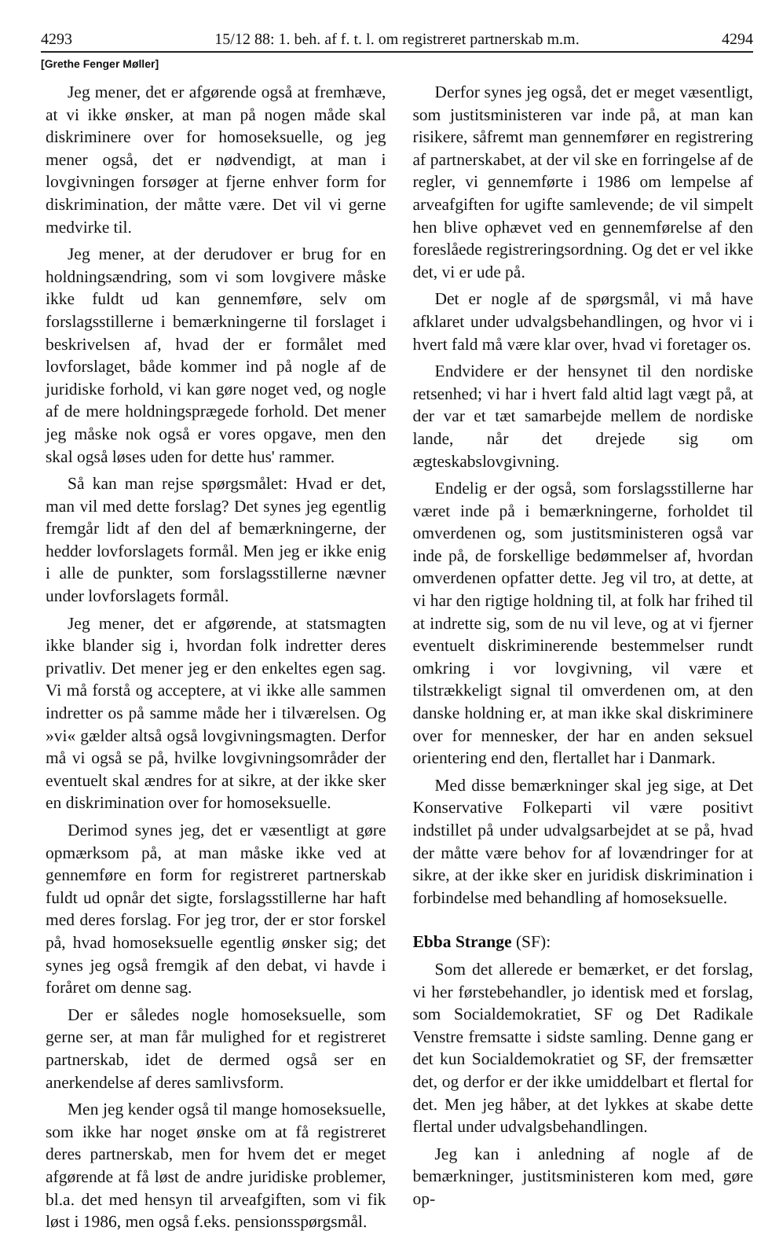4293 15/12 88: 1. beh. af f. t. l. om registreret partnerskab m.m. 4294
[Grethe Fenger Møller]
Jeg mener, det er afgørende også at fremhæve, at vi ikke ønsker, at man på nogen måde skal diskriminere over for homoseksuelle, og jeg mener også, det er nødvendigt, at man i lovgivningen forsøger at fjerne enhver form for diskrimination, der måtte være. Det vil vi gerne medvirke til.
Jeg mener, at der derudover er brug for en holdningsændring, som vi som lovgivere måske ikke fuldt ud kan gennemføre, selv om forslagsstillerne i bemærkningerne til forslaget i beskrivelsen af, hvad der er formålet med lovforslaget, både kommer ind på nogle af de juridiske forhold, vi kan gøre noget ved, og nogle af de mere holdningsprægede forhold. Det mener jeg måske nok også er vores opgave, men den skal også løses uden for dette hus' rammer.
Så kan man rejse spørgsmålet: Hvad er det, man vil med dette forslag? Det synes jeg egentlig fremgår lidt af den del af bemærkningerne, der hedder lovforslagets formål. Men jeg er ikke enig i alle de punkter, som forslagsstillerne nævner under lovforslagets formål.
Jeg mener, det er afgørende, at statsmagten ikke blander sig i, hvordan folk indretter deres privatliv. Det mener jeg er den enkeltes egen sag. Vi må forstå og acceptere, at vi ikke alle sammen indretter os på samme måde her i tilværelsen. Og »vi« gælder altså også lovgivningsmagten. Derfor må vi også se på, hvilke lovgivningsområder der eventuelt skal ændres for at sikre, at der ikke sker en diskrimination over for homoseksuelle.
Derimod synes jeg, det er væsentligt at gøre opmærksom på, at man måske ikke ved at gennemføre en form for registreret partnerskab fuldt ud opnår det sigte, forslagsstillerne har haft med deres forslag. For jeg tror, der er stor forskel på, hvad homoseksuelle egentlig ønsker sig; det synes jeg også fremgik af den debat, vi havde i foråret om denne sag.
Der er således nogle homoseksuelle, som gerne ser, at man får mulighed for et registreret partnerskab, idet de dermed også ser en anerkendelse af deres samlivsform.
Men jeg kender også til mange homoseksuelle, som ikke har noget ønske om at få registreret deres partnerskab, men for hvem det er meget afgørende at få løst de andre juridiske problemer, bl.a. det med hensyn til arveafgiften, som vi fik løst i 1986, men også f.eks. pensionsspørgsmål.
Derfor synes jeg også, det er meget væsentligt, som justitsministeren var inde på, at man kan risikere, såfremt man gennemfører en registrering af partnerskabet, at der vil ske en forringelse af de regler, vi gennemførte i 1986 om lempelse af arveafgiften for ugifte samlevende; de vil simpelt hen blive ophævet ved en gennemførelse af den foreslåede registreringsordning. Og det er vel ikke det, vi er ude på.
Det er nogle af de spørgsmål, vi må have afklaret under udvalgsbehandlingen, og hvor vi i hvert fald må være klar over, hvad vi foretager os.
Endvidere er der hensynet til den nordiske retsenhed; vi har i hvert fald altid lagt vægt på, at der var et tæt samarbejde mellem de nordiske lande, når det drejede sig om ægteskabslovgivning.
Endelig er der også, som forslagsstillerne har været inde på i bemærkningerne, forholdet til omverdenen og, som justitsministeren også var inde på, de forskellige bedømmelser af, hvordan omverdenen opfatter dette. Jeg vil tro, at dette, at vi har den rigtige holdning til, at folk har frihed til at indrette sig, som de nu vil leve, og at vi fjerner eventuelt diskriminerende bestemmelser rundt omkring i vor lovgivning, vil være et tilstrækkeligt signal til omverdenen om, at den danske holdning er, at man ikke skal diskriminere over for mennesker, der har en anden seksuel orientering end den, flertallet har i Danmark.
Med disse bemærkninger skal jeg sige, at Det Konservative Folkeparti vil være positivt indstillet på under udvalgsarbejdet at se på, hvad der måtte være behov for af lovændringer for at sikre, at der ikke sker en juridisk diskrimination i forbindelse med behandling af homoseksuelle.
Ebba Strange (SF):
Som det allerede er bemærket, er det forslag, vi her førstebehandler, jo identisk med et forslag, som Socialdemokratiet, SF og Det Radikale Venstre fremsatte i sidste samling. Denne gang er det kun Socialdemokratiet og SF, der fremsætter det, og derfor er der ikke umiddelbart et flertal for det. Men jeg håber, at det lykkes at skabe dette flertal under udvalgsbehandlingen.
Jeg kan i anledning af nogle af de bemærkninger, justitsministeren kom med, gøre op-